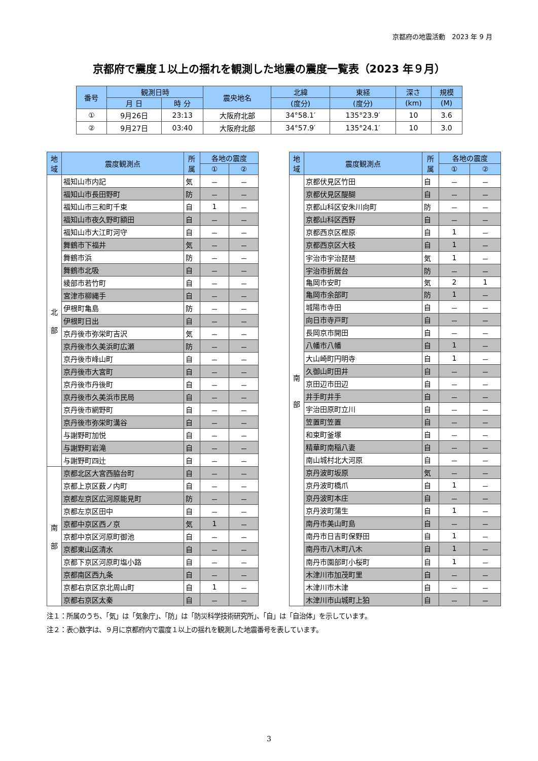京都府の地震活動　2023 年 9 月
京都府で震度１以上の揺れを観測した地震の震度一覧表（2023 年９月）
| 番号 | 観測日時 | | 震央地名 | 北緯 | 東経 | 深さ | 規模 |
| --- | --- | --- | --- | --- | --- | --- | --- |
| | 月 日 | 時 分 | | (度分) | (度分) | (km) | (M) |
| ① | 9月26日 | 23:13 | 大阪府北部 | 34°58.1′ | 135°23.9′ | 10 | 3.6 |
| ② | 9月27日 | 03:40 | 大阪府北部 | 34°57.9′ | 135°24.1′ | 10 | 3.0 |
| 地 域 | 震度観測点 | 所 属 | 各地の震度 | |
| --- | --- | --- | --- | --- |
| | | | ① | ② |
| 北 部 | 福知山市内記 | 気 | － | － |
| | 福知山市長田野町 | 防 | － | － |
| | 福知山市三和町千束 | 自 | 1 | － |
| | 福知山市夜久野町額田 | 自 | － | － |
| | 福知山市大江町河守 | 自 | － | － |
| | 舞鶴市下福井 | 気 | － | － |
| | 舞鶴市浜 | 防 | － | － |
| | 舞鶴市北吸 | 自 | － | － |
| | 綾部市若竹町 | 自 | － | － |
| | 宮津市柳縄手 | 自 | － | － |
| | 伊根町亀島 | 防 | － | － |
| | 伊根町日出 | 自 | － | － |
| | 京丹後市弥栄町吉沢 | 気 | － | － |
| | 京丹後市久美浜町広瀬 | 防 | － | － |
| | 京丹後市峰山町 | 自 | － | － |
| | 京丹後市大宮町 | 自 | － | － |
| | 京丹後市丹後町 | 自 | － | － |
| | 京丹後市久美浜市民局 | 自 | － | － |
| | 京丹後市網野町 | 自 | － | － |
| | 京丹後市弥栄町溝谷 | 自 | － | － |
| | 与謝野町加悦 | 自 | － | － |
| | 与謝野町岩滝 | 自 | － | － |
| | 与謝野町四辻 | 自 | － | － |
| 南 部 | 京都北区大宮西脇台町 | 自 | － | － |
| | 京都上京区薮ノ内町 | 自 | － | － |
| | 京都左京区広河原能見町 | 防 | － | － |
| | 京都左京区田中 | 自 | － | － |
| | 京都中京区西ノ京 | 気 | 1 | － |
| | 京都中京区河原町御池 | 自 | － | － |
| | 京都東山区清水 | 自 | － | － |
| | 京都下京区河原町塩小路 | 自 | － | － |
| | 京都南区西九条 | 自 | － | － |
| | 京都右京区京北周山町 | 自 | 1 | － |
| | 京都右京区太秦 | 自 | － | － |
| 地 域 | 震度観測点 | 所 属 | 各地の震度 | |
| --- | --- | --- | --- | --- |
| | | | ① | ② |
| 南 部 | 京都伏見区竹田 | 自 | － | － |
| | 京都伏見区醍醐 | 自 | － | － |
| | 京都山科区安朱川向町 | 防 | － | － |
| | 京都山科区西野 | 自 | － | － |
| | 京都西京区樫原 | 自 | 1 | － |
| | 京都西京区大枝 | 自 | 1 | － |
| | 宇治市宇治琵琶 | 気 | 1 | － |
| | 宇治市折居台 | 防 | － | － |
| | 亀岡市安町 | 気 | 2 | 1 |
| | 亀岡市余部町 | 防 | 1 | － |
| | 城陽市寺田 | 自 | － | － |
| | 向日市寺戸町 | 自 | － | － |
| | 長岡京市開田 | 自 | － | － |
| | 八幡市八幡 | 自 | 1 | － |
| | 大山崎町円明寺 | 自 | 1 | － |
| | 久御山町田井 | 自 | － | － |
| | 京田辺市田辺 | 自 | － | － |
| | 井手町井手 | 自 | － | － |
| | 宇治田原町立川 | 自 | － | － |
| | 笠置町笠置 | 自 | － | － |
| | 和束町釜塚 | 自 | － | － |
| | 精華町南稲八妻 | 自 | － | － |
| | 南山城村北大河原 | 自 | － | － |
| | 京丹波町坂原 | 気 | － | － |
| | 京丹波町橋爪 | 自 | 1 | － |
| | 京丹波町本庄 | 自 | － | － |
| | 京丹波町蒲生 | 自 | 1 | － |
| | 南丹市美山町島 | 自 | － | － |
| | 南丹市日吉町保野田 | 自 | 1 | － |
| | 南丹市八木町八木 | 自 | 1 | － |
| | 南丹市園部町小桜町 | 自 | 1 | － |
| | 木津川市加茂町里 | 自 | － | － |
| | 木津川市木津 | 自 | － | － |
| | 木津川市山城町上狛 | 自 | － | － |
注１：所属のうち、「気」は「気象庁」、「防」は「防災科学技術研究所」、「自」は「自治体」を示しています。
注２：表○数字は、９月に京都府内で震度１以上の揺れを観測した地震番号を表しています。
3